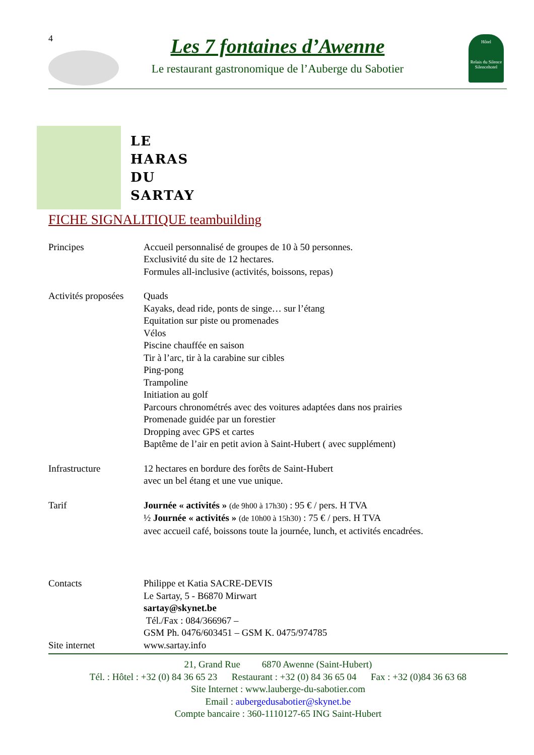4 Les 7 fontaines d’Awenne
Le restaurant gastronomique de l’Auberge du Sabotier
Hôtel
Relais du Silence Silencehotel
LE
HARAS
DU
SARTAY
FICHE SIGNALITIQUE teambuilding
Principes Accueil personnalisé de groupes de 10 à 50 personnes.
Exclusivité du site de 12 hectares.
Formules all-inclusive (activités, boissons, repas)
Activités proposées
Quads
Kayaks, dead ride, ponts de singe… sur l’étang
Equitation sur piste ou promenades
Vélos
Piscine chauffée en saison
Tir à l’arc, tir à la carabine sur cibles
Ping-pong
Trampoline
Initiation au golf
Parcours chronométrés avec des voitures adaptées dans nos prairies
Promenade guidée par un forestier
Dropping avec GPS et cartes
Baptême de l’air en petit avion à Saint-Hubert ( avec supplément)
Infrastructure 12 hectares en bordure des forêts de Saint-Hubert
avec un bel étang et une vue unique.
Tarif Journée « activités » (de 9h00 à 17h30) : 95 € / pers. H TVA
½ Journée « activités » (de 10h00 à 15h30) : 75 € / pers. H TVA
avec accueil café, boissons toute la journée, lunch, et activités encadrées.
Contacts Philippe et Katia SACRE-DEVIS
Le Sartay, 5 - B6870 Mirwart
sartay@skynet.be
Tél./Fax : 084/366967 –
GSM Ph. 0476/603451 – GSM K. 0475/974785
Site internet www.sartay.info
21, Grand Rue 6870 Awenne (Saint-Hubert)
Tél. : Hôtel : +32 (0) 84 36 65 23 Restaurant : +32 (0) 84 36 65 04 Fax : +32 (0)84 36 63 68
Site Internet : www.lauberge-du-sabotier.com
Email : aubergedusabotier@skynet.be
Compte bancaire : 360-1110127-65 ING Saint-Hubert